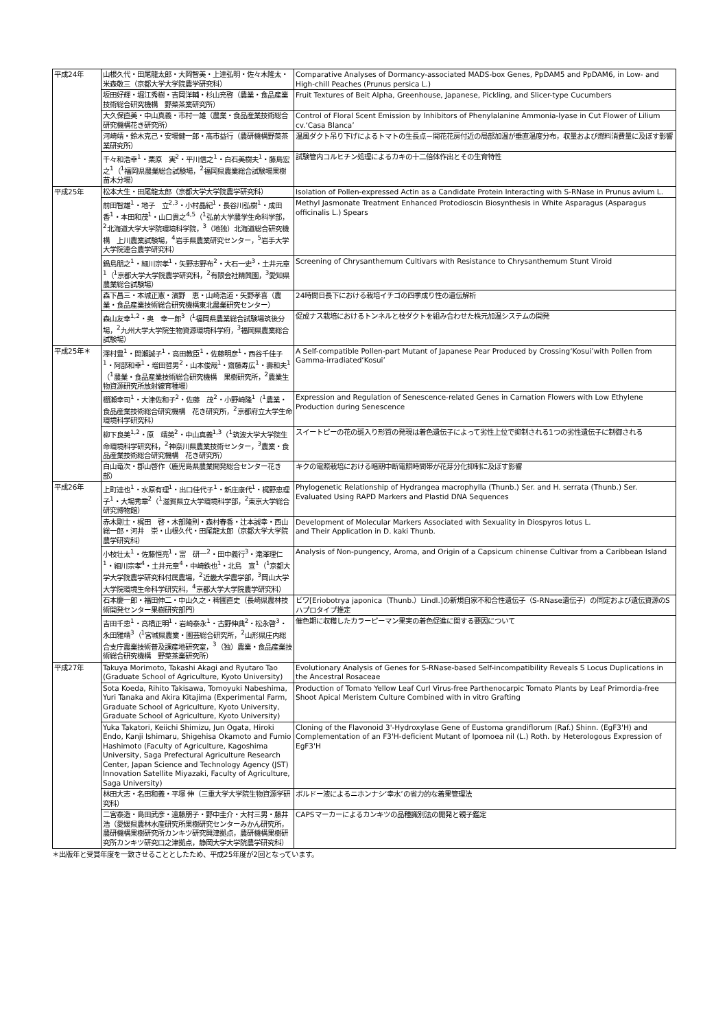| 平成24年 | 山根久代・田尾龍太郎・大岡智美・上達弘明・佐々木隆太・米森敬三（京都大学大学院農学研究科） | Comparative Analyses of Dormancy-associated MADS-box Genes, PpDAM5 and PpDAM6, in Low- and High-chill Peaches (Prunus persica L.) |
| | 坂田好輝・堀江秀樹・吉岡洋輔・杉山充啓（農業・食品産業技術総合研究機構 野菜茶業研究所） | Fruit Textures of Beit Alpha, Greenhouse, Japanese, Pickling, and Slicer-type Cucumbers |
| | 大久保直美・中山真義・市村一雄（農業・食品産業技術総合研究機構花き研究所） | Control of Floral Scent Emission by Inhibitors of Phenylalanine Ammonia-lyase in Cut Flower of Lilium cv.‘Casa Blanca’ |
| | 河崎靖・鈴木克己・安場健一郎・高市益行（農研機構野菜茶業研究所） | 温風ダクト吊り下げによるトマトの生長点－開花花房付近の局部加温が垂直温度分布，収量および燃料消費量に及ぼす影響 |
| | 千々和浩幸<sup>1</sup>・栗原 実<sup>2</sup>・平川信之<sup>1</sup>・白石美樹夫<sup>1</sup>・藤島宏之<sup>1</sup>（<sup>1</sup>福岡県農業総合試験場，<sup>2</sup>福岡県農業総合試験場果樹苗木分場） | 試験管内コルヒチン処理によるカキの十二倍体作出とその生育特性 |
| 平成25年 | 松本大生・田尾龍太郎（京都大学大学院農学研究科） | Isolation of Pollen-expressed Actin as a Candidate Protein Interacting with S-RNase in Prunus avium L. |
| | 前田智雄<sup>1</sup>・地子 立<sup>2,3</sup>・小村晶紀<sup>1</sup>・長谷川弘樹<sup>1</sup>・成田 香<sup>1</sup>・本田和茂<sup>1</sup>・山口貴之<sup>4,5</sup>（<sup>1</sup>弘前大学農学生命科学部，<sup>2</sup>北海道大学大学院環境科学院，<sup>3</sup>（地独）北海道総合研究機構 上川農業試験場，<sup>4</sup>岩手県農業研究センター，<sup>5</sup>岩手大学大学院連合農学研究科） | Methyl Jasmonate Treatment Enhanced Protodioscin Biosynthesis in White Asparagus (Asparagus officinalis L.) Spears |
| | 鍋島朋之<sup>1</sup>・細川宗孝<sup>1</sup>・矢野志野布<sup>2</sup>・大石一史<sup>3</sup>・土井元章<sup>1</sup>（<sup>1</sup>京都大学大学院農学研究科，<sup>2</sup>有限会社精興園，<sup>3</sup>愛知県農業総合試験場） | Screening of Chrysanthemum Cultivars with Resistance to Chrysanthemum Stunt Viroid |
| | 森下昌三・本城正憲・濱野 恵・山崎浩道・矢野孝喜（農業・食品産業技術総合研究機構東北農業研究センター） | 24時間日長下における栽培イチゴの四季成り性の遺伝解析 |
| | 森山友幸<sup>1,2</sup>・奥 幸一郎<sup>3</sup>（<sup>1</sup>福岡県農業総合試験場筑後分場，<sup>2</sup>九州大学大学院生物資源環境科学府，<sup>3</sup>福岡県農業総合試験場） | 促成ナス栽培におけるトンネルと枝ダクトを組み合わせた株元加温システムの開発 |
| 平成25年＊ | 澤村豊<sup>1</sup>・間瀬誠子<sup>1</sup>・高田教臣<sup>1</sup>・佐藤明彦<sup>1</sup>・西谷千佳子<sup>1</sup>・阿部和幸<sup>1</sup>・増田哲男<sup>2</sup>・山本俊哉<sup>1</sup>・齋藤寿広<sup>1</sup>・壽和夫<sup>1</sup>（<sup>1</sup>農業・食品産業技術総合研究機構 果樹研究所，<sup>2</sup>農業生物資源研究所放射線育種場） | A Self-compatible Pollen-part Mutant of Japanese Pear Produced by Crossing‘Kosui’with Pollen from Gamma-irradiated‘Kosui’ |
| | 棚瀬幸司<sup>1</sup>・大津佐和子<sup>2</sup>・佐藤 茂<sup>2</sup>・小野崎隆<sup>1</sup>（<sup>1</sup>農業・食品産業技術総合研究機構 花き研究所，<sup>2</sup>京都府立大学生命環境科学研究科） | Expression and Regulation of Senescence-related Genes in Carnation Flowers with Low Ethylene Production during Senescence |
| | 柳下良美<sup>1,2</sup>・原 靖英<sup>2</sup>・中山真義<sup>1,3</sup>（<sup>1</sup>筑波大学大学院生命環境科学研究科，<sup>2</sup>神奈川県農業技術センター，<sup>3</sup>農業・食品産業技術総合研究機構 花き研究所） | スイートピーの花の斑入り形質の発現は着色遺伝子によって劣性上位で抑制される1つの劣性遺伝子に制御される |
| | 白山竜次・郡山啓作（鹿児島県農業開発総合センター花き部） | キクの電照栽培における暗期中断電照時間帯が花芽分化抑制に及ぼす影響 |
| 平成26年 | 上町達也<sup>1</sup>・水原有理<sup>1</sup>・出口佳代子<sup>1</sup>・新庄康代<sup>1</sup>・梶野恵理子<sup>1</sup>・大場秀章<sup>2</sup>（<sup>1</sup>滋賀県立大学環境科学部，<sup>2</sup>東京大学総合研究博物館） | Phylogenetic Relationship of Hydrangea macrophylla (Thunb.) Ser. and H. serrata (Thunb.) Ser. Evaluated Using RAPD Markers and Plastid DNA Sequences |
| | 赤木剛士・梶田 啓・木部隆則・森村春香・辻本誠幸・西山総一郎・河井 崇・山根久代・田尾龍太郎（京都大学大学院農学研究科） | Development of Molecular Markers Associated with Sexuality in Diospyros lotus L. and Their Application in D. kaki Thunb. |
| | 小枝壮太<sup>1</sup>・佐藤恒亮<sup>1</sup>・富 研一<sup>2</sup>・田中義行<sup>3</sup>・滝澤理仁<sup>1</sup>・細川宗孝<sup>4</sup>・土井元章<sup>4</sup>・中崎鉄也<sup>1</sup>・北島 宣<sup>1</sup>（<sup>1</sup>京都大学大学院農学研究科付属農場，<sup>2</sup>近畿大学農学部，<sup>3</sup>岡山大学大学院環境生命科学研究科，<sup>4</sup>京都大学大学院農学研究科） | Analysis of Non-pungency, Aroma, and Origin of a Capsicum chinense Cultivar from a Caribbean Island |
| | 石本慶一郎・福田伸二・中山久之・稗圃直史（長崎県農林技術開発センター果樹研究部門） | ビワ[Eriobotrya japonica（Thunb.）Lindl.]の新規自家不和合性遺伝子（S-RNase遺伝子）の同定および遺伝資源のSハプロタイプ推定 |
| | 吉田千恵<sup>1</sup>・高橋正明<sup>1</sup>・岩崎泰永<sup>1</sup>・古野伸典<sup>2</sup>・松永啓<sup>3</sup>・永田雅靖<sup>3</sup>（<sup>1</sup>宮城県農業・園芸総合研究所，<sup>2</sup>山形県庄内総合支庁農業技術普及課産地研究室，<sup>3</sup>（独）農業・食品産業技術総合研究機構 野菜茶業研究所） | 催色期に収穫したカラーピーマン果実の着色促進に関する要因について |
| 平成27年 | Takuya Morimoto, Takashi Akagi and Ryutaro Tao (Graduate School of Agriculture, Kyoto University) | Evolutionary Analysis of Genes for S-RNase-based Self-incompatibility Reveals S Locus Duplications in the Ancestral Rosaceae |
| | Sota Koeda, Rihito Takisawa, Tomoyuki Nabeshima, Yuri Tanaka and Akira Kitajima (Experimental Farm, Graduate School of Agriculture, Kyoto University, Graduate School of Agriculture, Kyoto University) | Production of Tomato Yellow Leaf Curl Virus-free Parthenocarpic Tomato Plants by Leaf Primordia-free Shoot Apical Meristem Culture Combined with in vitro Grafting |
| | Yuka Takatori, Keiichi Shimizu, Jun Ogata, Hiroki Endo, Kanji Ishimaru, Shigehisa Okamoto and Fumio Hashimoto (Faculty of Agriculture, Kagoshima University, Saga Prefectural Agriculture Research Center, Japan Science and Technology Agency (JST) Innovation Satellite Miyazaki, Faculty of Agriculture, Saga University) | Cloning of the Flavonoid 3'-Hydroxylase Gene of Eustoma grandiflorum (Raf.) Shinn. (EgF3'H) and Complementation of an F3'H-deficient Mutant of Ipomoea nil (L.) Roth. by Heterologous Expression of EgF3'H |
| | 林田大志・名田和義・平塚 伸（三重大学大学院生物資源学研究科） | ボルドー液によるニホンナシ‘幸水’の省力的な着果管理法 |
| | 二宮泰造・島田武彦・遠藤朋子・野中圭介・大村三男・藤井 浩（愛媛県農林水産研究所果樹研究センターみかん研究所，農研機構果樹研究所カンキツ研究興津拠点，農研機構果樹研究所カンキツ研究口之津拠点，静岡大学大学院農学研究科） | CAPSマーカーによるカンキツの品種識別法の開発と親子鑑定 |
＊出版年と受賞年度を一致させることとしたため、平成25年度が2回となっています。